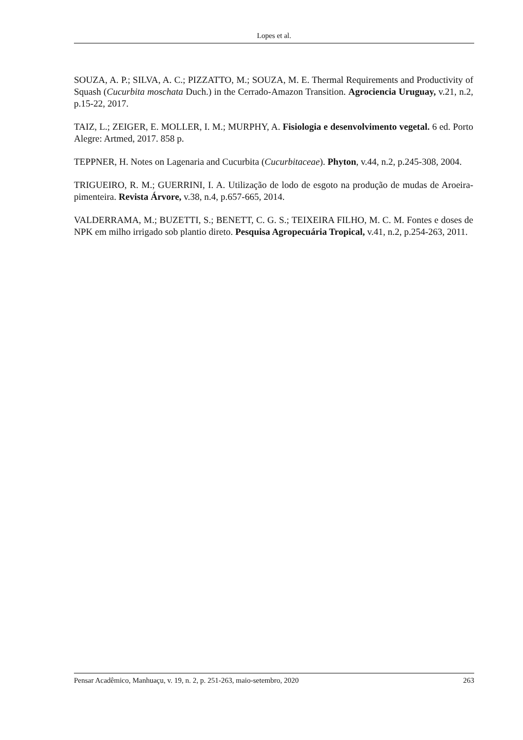Lopes et al.
SOUZA, A. P.; SILVA, A. C.; PIZZATTO, M.; SOUZA, M. E. Thermal Requirements and Productivity of Squash (Cucurbita moschata Duch.) in the Cerrado-Amazon Transition. Agrociencia Uruguay, v.21, n.2, p.15-22, 2017.
TAIZ, L.; ZEIGER, E. MOLLER, I. M.; MURPHY, A. Fisiologia e desenvolvimento vegetal. 6 ed. Porto Alegre: Artmed, 2017. 858 p.
TEPPNER, H. Notes on Lagenaria and Cucurbita (Cucurbitaceae). Phyton, v.44, n.2, p.245-308, 2004.
TRIGUEIRO, R. M.; GUERRINI, I. A. Utilização de lodo de esgoto na produção de mudas de Aroeira-pimenteira. Revista Árvore, v.38, n.4, p.657-665, 2014.
VALDERRAMA, M.; BUZETTI, S.; BENETT, C. G. S.; TEIXEIRA FILHO, M. C. M. Fontes e doses de NPK em milho irrigado sob plantio direto. Pesquisa Agropecuária Tropical, v.41, n.2, p.254-263, 2011.
Pensar Acadêmico, Manhuaçu, v. 19, n. 2, p. 251-263, maio-setembro, 2020 263